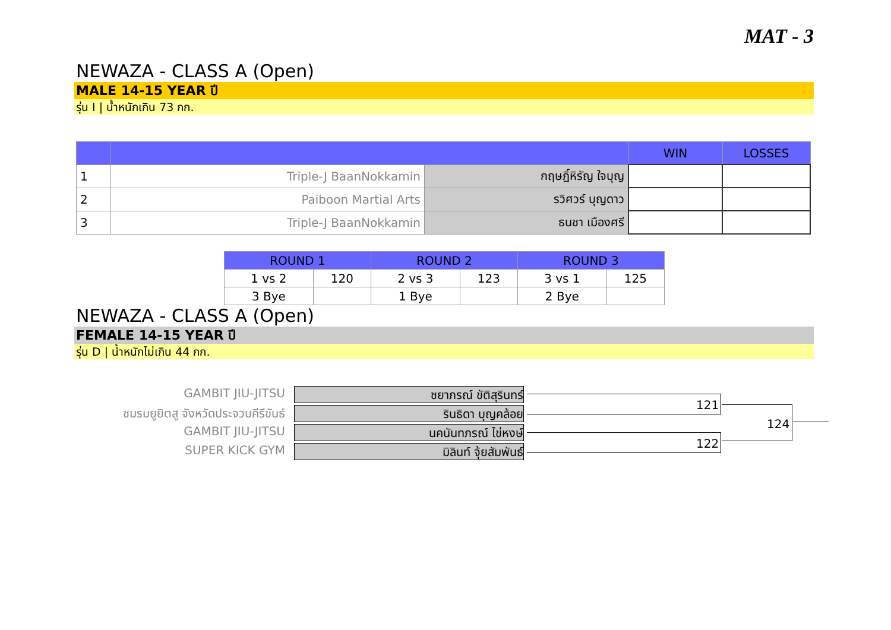MAT - 3
NEWAZA - CLASS A (Open)
MALE 14-15 YEAR ปี
รุ่น I | น้ำหนักเกิน 73 กก.
| | | | WIN | LOSSES |
| --- | --- | --- | --- | --- |
| 1 | Triple-J BaanNokkamin | กฤษฎิ์หิรัญ ใจบุญ | | |
| 2 | Paiboon Martial Arts | รวิศวร์ บุญดาว | | |
| 3 | Triple-J BaanNokkamin | ธนชา เมืองศรี | | |
| ROUND 1 | | ROUND 2 | | ROUND 3 | |
| --- | --- | --- | --- | --- | --- |
| 1 vs 2 | 120 | 2 vs 3 | 123 | 3 vs 1 | 125 |
| 3 Bye | | 1 Bye | | 2 Bye | |
NEWAZA - CLASS A (Open)
FEMALE 14-15 YEAR ปี
รุ่น D | น้ำหนักไม่เกิน 44 กก.
GAMBIT JIU-JITSU
ชยาภรณ์ ขัติสุรินทร์
ชมรมยูยิตสู จังหวัดประจวบคีรีขันธ์
รินธิดา บุญคล้อย
GAMBIT JIU-JITSU
นคนันทภรณ์ ไข่หงษ์
SUPER KICK GYM
มิลินท์ จุ้ยสัมพันธ์
121
122
124